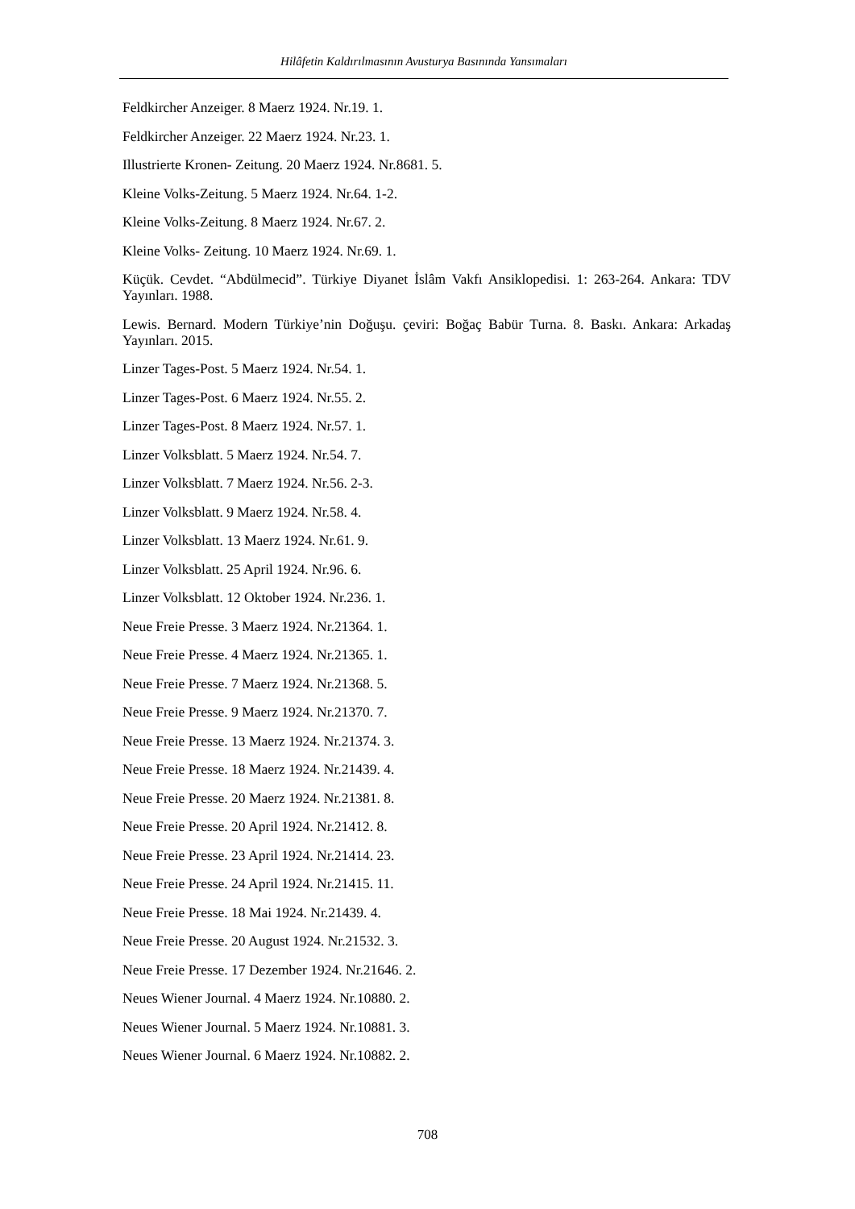Hilâfetin Kaldırılmasının Avusturya Basınında Yansımaları
Feldkircher Anzeiger. 8 Maerz 1924. Nr.19. 1.
Feldkircher Anzeiger. 22 Maerz 1924. Nr.23. 1.
Illustrierte Kronen- Zeitung. 20 Maerz 1924. Nr.8681. 5.
Kleine Volks-Zeitung. 5 Maerz 1924. Nr.64. 1-2.
Kleine Volks-Zeitung. 8 Maerz 1924. Nr.67. 2.
Kleine Volks- Zeitung. 10 Maerz 1924. Nr.69. 1.
Küçük. Cevdet. “Abdülmecid”. Türkiye Diyanet İslâm Vakfı Ansiklopedisi. 1: 263-264. Ankara: TDV Yayınları. 1988.
Lewis. Bernard. Modern Türkiye’nin Doğuşu. çeviri: Boğaç Babür Turna. 8. Baskı. Ankara: Arkadaş Yayınları. 2015.
Linzer Tages-Post. 5 Maerz 1924. Nr.54. 1.
Linzer Tages-Post. 6 Maerz 1924. Nr.55. 2.
Linzer Tages-Post. 8 Maerz 1924. Nr.57. 1.
Linzer Volksblatt. 5 Maerz 1924. Nr.54. 7.
Linzer Volksblatt. 7 Maerz 1924. Nr.56. 2-3.
Linzer Volksblatt. 9 Maerz 1924. Nr.58. 4.
Linzer Volksblatt. 13 Maerz 1924. Nr.61. 9.
Linzer Volksblatt. 25 April 1924. Nr.96. 6.
Linzer Volksblatt. 12 Oktober 1924. Nr.236. 1.
Neue Freie Presse. 3 Maerz 1924. Nr.21364. 1.
Neue Freie Presse. 4 Maerz 1924. Nr.21365. 1.
Neue Freie Presse. 7 Maerz 1924. Nr.21368. 5.
Neue Freie Presse. 9 Maerz 1924. Nr.21370. 7.
Neue Freie Presse. 13 Maerz 1924. Nr.21374. 3.
Neue Freie Presse. 18 Maerz 1924. Nr.21439. 4.
Neue Freie Presse. 20 Maerz 1924. Nr.21381. 8.
Neue Freie Presse. 20 April 1924. Nr.21412. 8.
Neue Freie Presse. 23 April 1924. Nr.21414. 23.
Neue Freie Presse. 24 April 1924. Nr.21415. 11.
Neue Freie Presse. 18 Mai 1924. Nr.21439. 4.
Neue Freie Presse. 20 August 1924. Nr.21532. 3.
Neue Freie Presse. 17 Dezember 1924. Nr.21646. 2.
Neues Wiener Journal. 4 Maerz 1924. Nr.10880. 2.
Neues Wiener Journal. 5 Maerz 1924. Nr.10881. 3.
Neues Wiener Journal. 6 Maerz 1924. Nr.10882. 2.
708